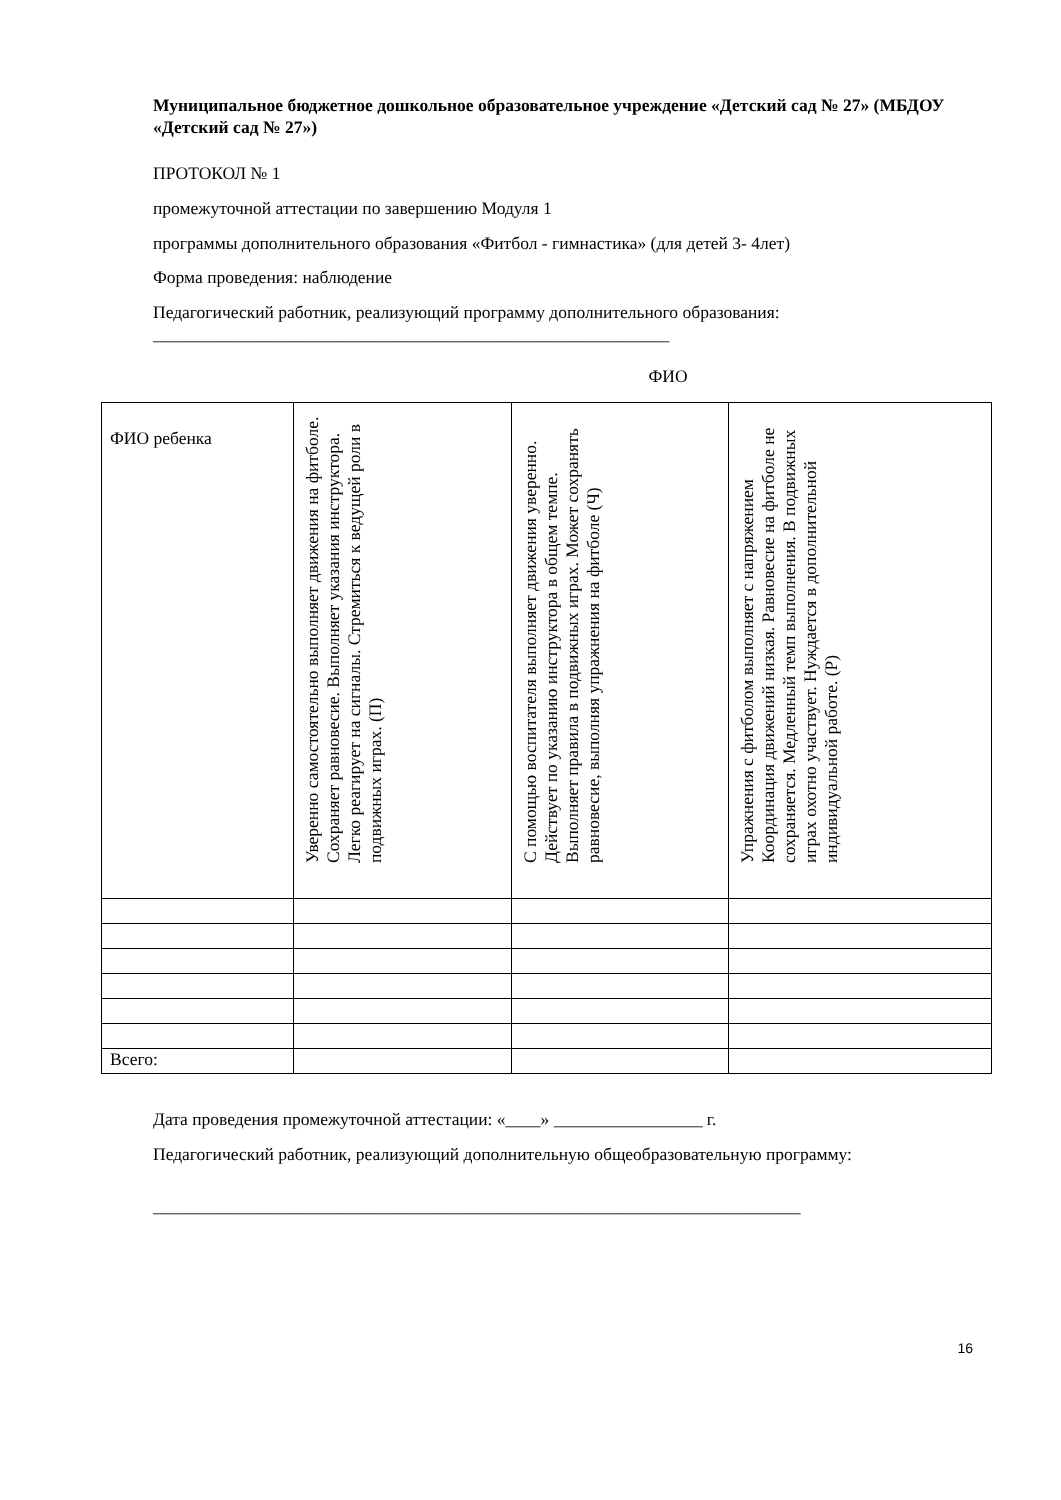Муниципальное бюджетное дошкольное образовательное учреждение «Детский сад № 27» (МБДОУ «Детский сад № 27»)
ПРОТОКОЛ № 1
промежуточной аттестации по завершению Модуля 1
программы дополнительного образования «Фитбол - гимнастика» (для детей 3- 4лет)
Форма проведения: наблюдение
Педагогический работник, реализующий программу дополнительного образования:
___________________________________________________________
ФИО
| ФИО ребенка | Уверенно самостоятельно выполняет движения на фитболе. Сохраняет равновесие. Выполняет указания инструктора. Легко реагирует на сигналы. Стремиться к ведущей роли в подвижных играх. (П) | С помощью воспитателя выполняет движения уверенно. Действует по указанию инструктора в общем темпе. Выполняет правила в подвижных играх. Может сохранять равновесие, выполняя упражнения на фитболе (Ч) | Упражнения с фитболом выполняет с напряжением Координация движений низкая. Равновесие на фитболе не сохраняется. Медленный темп выполнения. В подвижных играх охотно участвует. Нуждается в дополнительной индивидуальной работе. (Р) |
| Всего: | | | |
Дата проведения промежуточной аттестации: «____» _________________ г.
Педагогический работник, реализующий дополнительную общеобразовательную программу:
__________________________________________________________________________
16